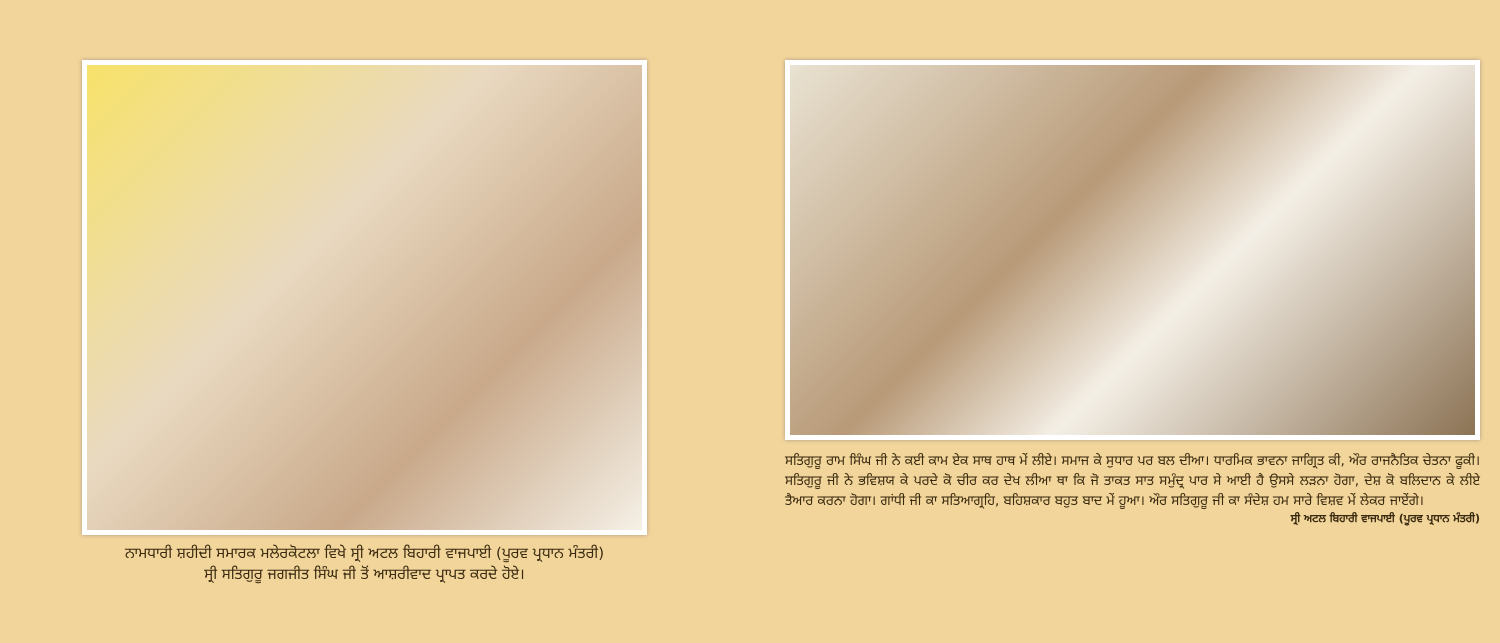ਨਾਮਧਾਰੀ ਸ਼ਹੀਦੀ ਸਮਾਰਕ ਮਲੇਰਕੋਟਲਾ ਵਿਖੇ ਸ੍ਰੀ ਅਟਲ ਬਿਹਾਰੀ ਵਾਜਪਾਈ (ਪੂਰਵ ਪ੍ਰਧਾਨ ਮੰਤਰੀ)
ਸ੍ਰੀ ਸਤਿਗੁਰੂ ਜਗਜੀਤ ਸਿੰਘ ਜੀ ਤੋਂ ਆਸ਼ਰੀਵਾਦ ਪ੍ਰਾਪਤ ਕਰਦੇ ਹੋਏ।
ਸਤਿਗੁਰੂ ਰਾਮ ਸਿੰਘ ਜੀ ਨੇ ਕਈ ਕਾਮ ਏਕ ਸਾਥ ਹਾਥ ਮੇਂ ਲੀਏ। ਸਮਾਜ ਕੇ ਸੁਧਾਰ ਪਰ ਬਲ ਦੀਆ। ਧਾਰਮਿਕ ਭਾਵਨਾ ਜਾਗ੍ਰਿਤ ਕੀ, ਔਰ ਰਾਜਨੈਤਿਕ ਚੇਤਨਾ ਫੂਕੀ। ਸਤਿਗੁਰੂ ਜੀ ਨੇ ਭਵਿਸ਼ਯ ਕੇ ਪਰਦੇ ਕੋ ਚੀਰ ਕਰ ਦੇਖ ਲੀਆ ਥਾ ਕਿ ਜੋ ਤਾਕਤ ਸਾਤ ਸਮੁੰਦ੍ਰ ਪਾਰ ਸੇ ਆਈ ਹੈ ਉਸਸੇ ਲੜਨਾ ਹੋਗਾ, ਦੇਸ਼ ਕੋ ਬਲਿਦਾਨ ਕੇ ਲੀਏ ਤੈਆਰ ਕਰਨਾ ਹੋਗਾ। ਗਾਂਧੀ ਜੀ ਕਾ ਸਤਿਆਗ੍ਰਹਿ, ਬਹਿਸ਼ਕਾਰ ਬਹੁਤ ਬਾਦ ਮੇਂ ਹੂਆ। ਔਰ ਸਤਿਗੁਰੂ ਜੀ ਕਾ ਸੰਦੇਸ਼ ਹਮ ਸਾਰੇ ਵਿਸ਼ਵ ਮੇਂ ਲੇਕਰ ਜਾਏਂਗੇ।
ਸ੍ਰੀ ਅਟਲ ਬਿਹਾਰੀ ਵਾਜਪਾਈ (ਪੂਰਵ ਪ੍ਰਧਾਨ ਮੰਤਰੀ)